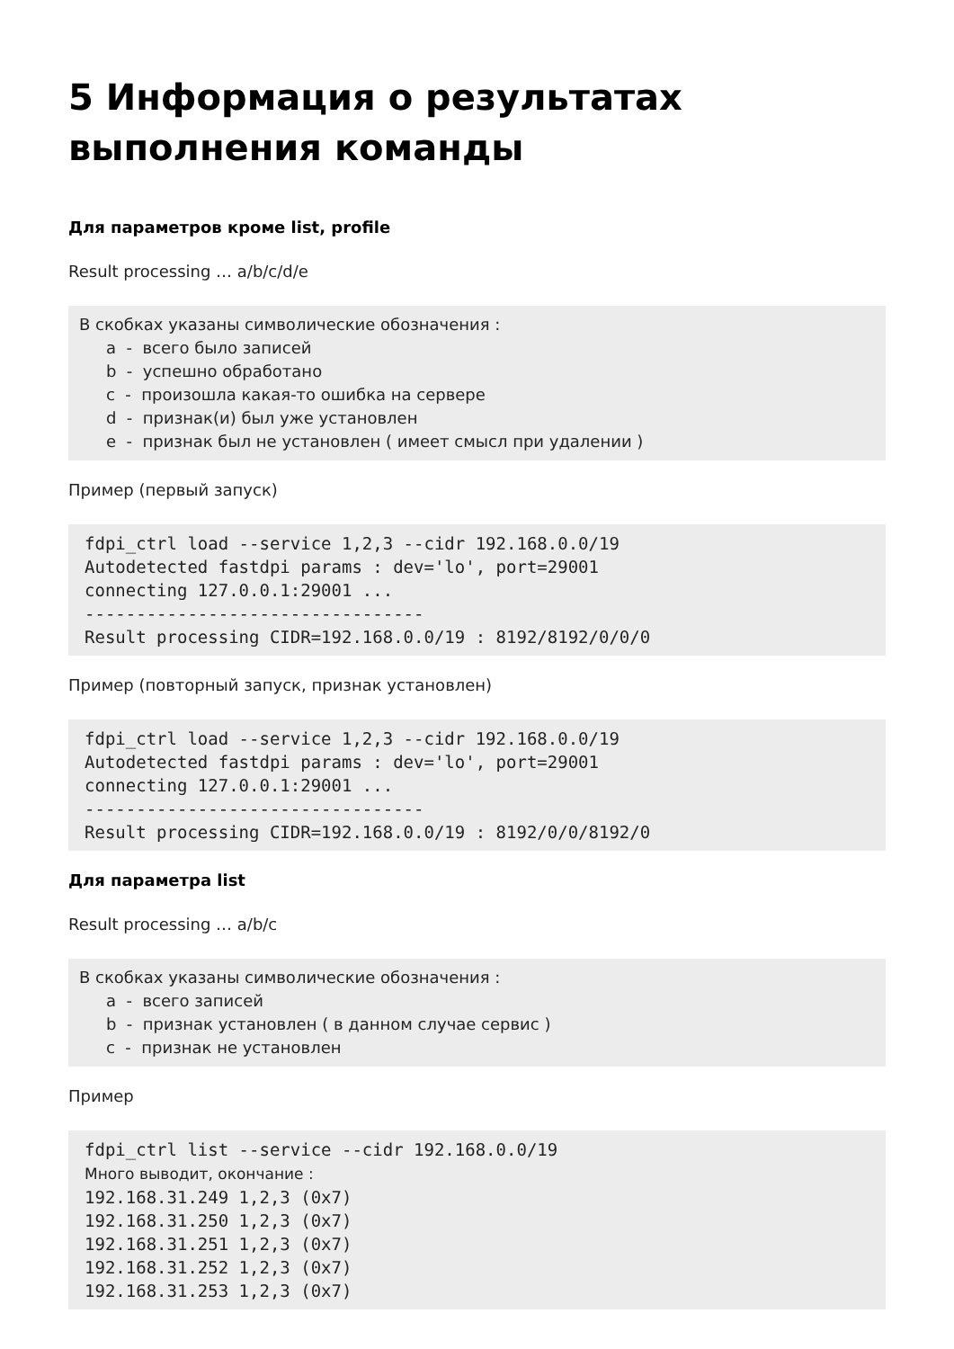5 Информация о результатах выполнения команды
Для параметров кроме list, profile
Result processing … a/b/c/d/e
В скобках указаны символические обозначения :
a - всего было записей
b - успешно обработано
c - произошла какая-то ошибка на сервере
d - признак(и) был уже установлен
e - признак был не установлен ( имеет смысл при удалении )
Пример (первый запуск)
fdpi_ctrl load --service 1,2,3 --cidr 192.168.0.0/19
Autodetected fastdpi params : dev='lo', port=29001
connecting 127.0.0.1:29001 ...
---------------------------------
Result processing CIDR=192.168.0.0/19 : 8192/8192/0/0/0
Пример (повторный запуск, признак установлен)
fdpi_ctrl load --service 1,2,3 --cidr 192.168.0.0/19
Autodetected fastdpi params : dev='lo', port=29001
connecting 127.0.0.1:29001 ...
---------------------------------
Result processing CIDR=192.168.0.0/19 : 8192/0/0/8192/0
Для параметра list
Result processing … a/b/c
В скобках указаны символические обозначения :
a - всего записей
b - признак установлен ( в данном случае сервис )
c - признак не установлен
Пример
fdpi_ctrl list --service --cidr 192.168.0.0/19
Много выводит, окончание :
192.168.31.249 1,2,3 (0x7)
192.168.31.250 1,2,3 (0x7)
192.168.31.251 1,2,3 (0x7)
192.168.31.252 1,2,3 (0x7)
192.168.31.253 1,2,3 (0x7)